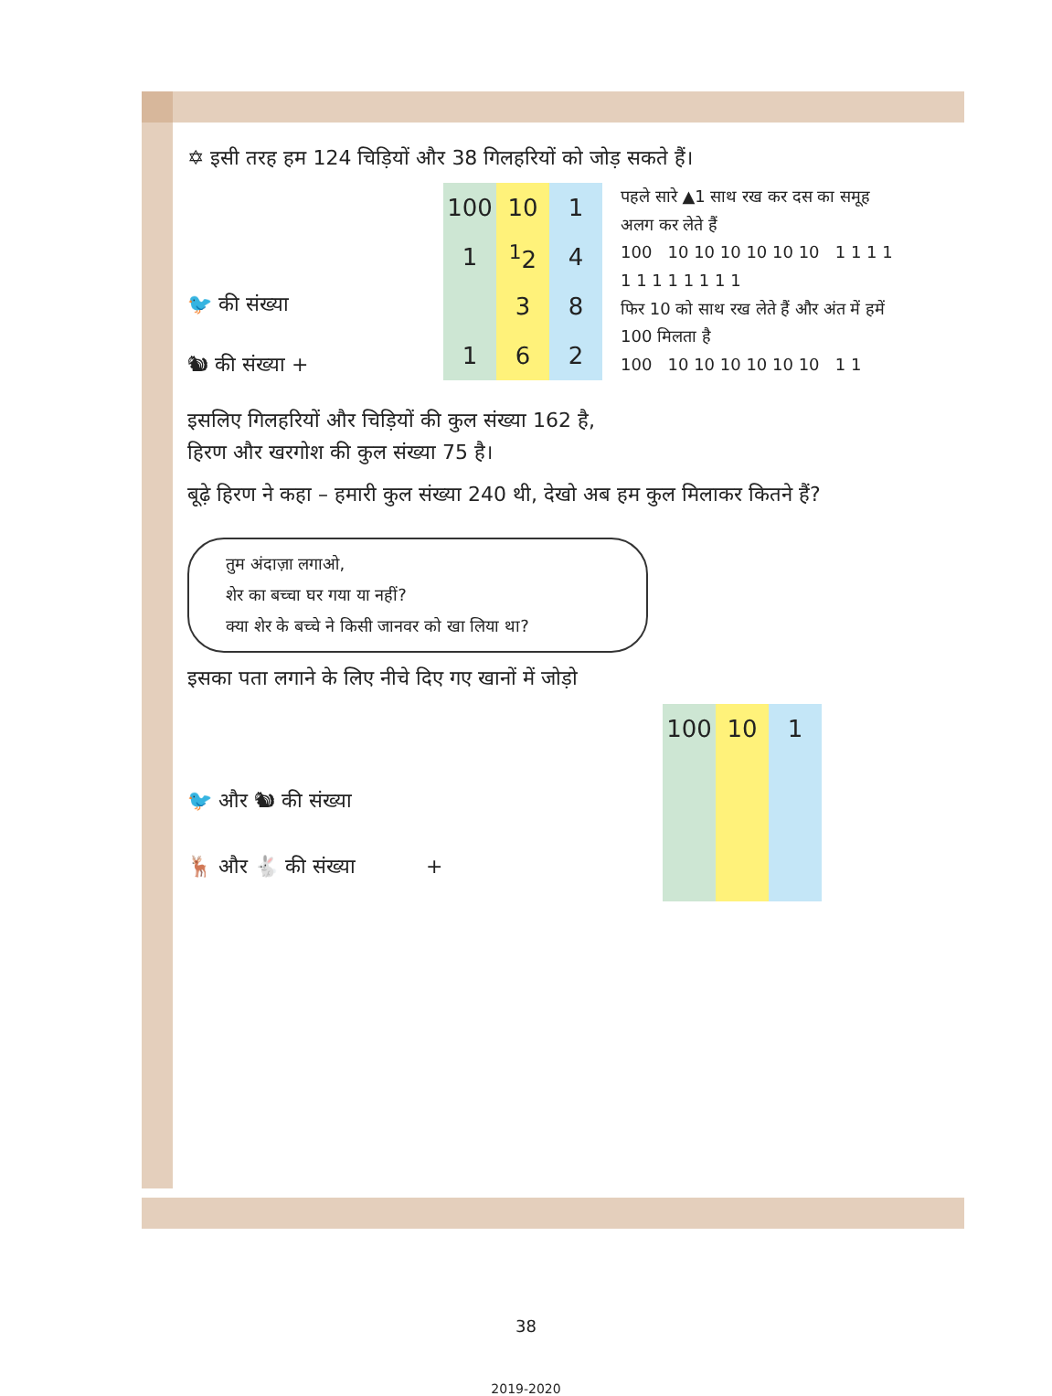✡ इसी तरह हम 124 चिड़ियों और 38 गिलहरियों को जोड़ सकते हैं।
🐦 की संख्या
🐿 की संख्या +
| 100 | 10 | 1 |
| 1 | <sup>1</sup> 2 | 4 |
| | 3 | 8 |
| 1 | 6 | 2 |
पहले सारे ▲1 साथ रख कर दस का समूह अलग कर लेते हैं
100 10 10 10 10 10 10 1 1 1 1 1 1 1 1 1 1 1 1
फिर 10 को साथ रख लेते हैं और अंत में हमें 100 मिलता है
100 10 10 10 10 10 10 1 1
इसलिए गिलहरियों और चिड़ियों की कुल संख्या 162 है,
हिरण और खरगोश की कुल संख्या 75 है।
बूढ़े हिरण ने कहा – हमारी कुल संख्या 240 थी, देखो अब हम कुल मिलाकर कितने हैं?
तुम अंदाज़ा लगाओ,
शेर का बच्चा घर गया या नहीं?
क्या शेर के बच्चे ने किसी जानवर को खा लिया था?
इसका पता लगाने के लिए नीचे दिए गए खानों में जोड़ो
🐦 और 🐿 की संख्या
🦌 और 🐇 की संख्या +
| 100 | 10 | 1 |
38
2019-2020